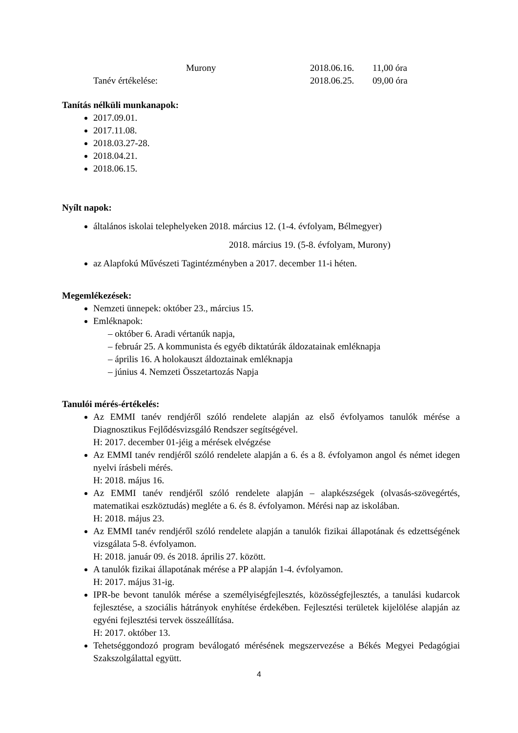Murony 2018.06.16. 11,00 óra
Tanév értékelése: 2018.06.25. 09,00 óra
Tanítás nélküli munkanapok:
2017.09.01.
2017.11.08.
2018.03.27-28.
2018.04.21.
2018.06.15.
Nyílt napok:
általános iskolai telephelyeken 2018. március 12. (1-4. évfolyam, Bélmegyer)
2018. március 19. (5-8. évfolyam, Murony)
az Alapfokú Művészeti Tagintézményben a 2017. december 11-i héten.
Megemlékezések:
Nemzeti ünnepek: október 23., március 15.
Emléknapok:
– október 6. Aradi vértanúk napja,
– február 25. A kommunista és egyéb diktatúrák áldozatainak emléknapja
– április 16. A holokauszt áldoztainak emléknapja
– június 4. Nemzeti Összetartozás Napja
Tanulói mérés-értékelés:
Az EMMI tanév rendjéről szóló rendelete alapján az első évfolyamos tanulók mérése a Diagnosztikus Fejlődésvizsgáló Rendszer segítségével.
H: 2017. december 01-jéig a mérések elvégzése
Az EMMI tanév rendjéről szóló rendelete alapján a 6. és a 8. évfolyamon angol és német idegen nyelvi írásbeli mérés.
H: 2018. május 16.
Az EMMI tanév rendjéről szóló rendelete alapján – alapkészségek (olvasás-szövegértés, matematikai eszköztudás) megléte a 6. és 8. évfolyamon. Mérési nap az iskolában.
H: 2018. május 23.
Az EMMI tanév rendjéről szóló rendelete alapján a tanulók fizikai állapotának és edzettségének vizsgálata 5-8. évfolyamon.
H: 2018. január 09. és 2018. április 27. között.
A tanulók fizikai állapotának mérése a PP alapján 1-4. évfolyamon.
H: 2017. május 31-ig.
IPR-be bevont tanulók mérése a személyiségfejlesztés, közösségfejlesztés, a tanulási kudarcok fejlesztése, a szociális hátrányok enyhítése érdekében. Fejlesztési területek kijelölése alapján az egyéni fejlesztési tervek összeállítása.
H: 2017. október 13.
Tehetséggondozó program beválogató mérésének megszervezése a Békés Megyei Pedagógiai Szakszolgálattal együtt.
4